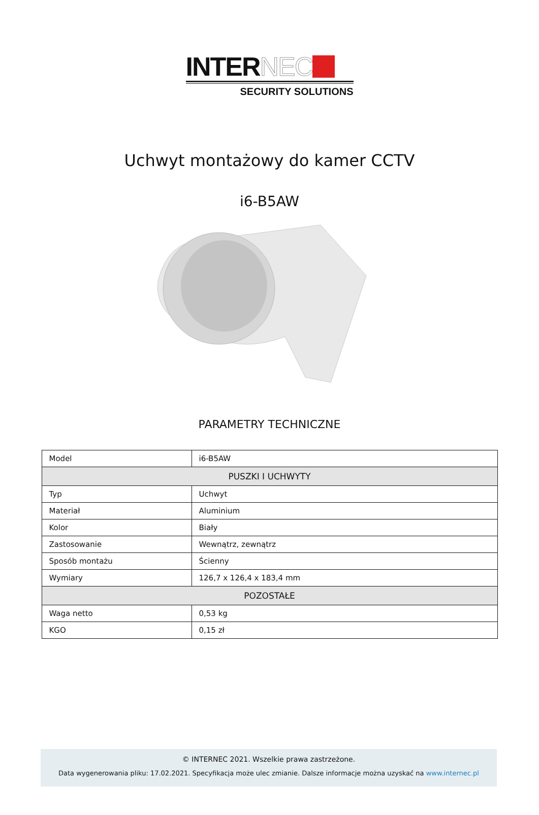INTERNEC
SECURITY SOLUTIONS
Uchwyt montażowy do kamer CCTV
i6-B5AW
PARAMETRY TECHNICZNE
| Model | i6-B5AW |
| PUSZKI I UCHWYTY | |
| Typ | Uchwyt |
| Materiał | Aluminium |
| Kolor | Biały |
| Zastosowanie | Wewnątrz, zewnątrz |
| Sposób montażu | Ścienny |
| Wymiary | 126,7 x 126,4 x 183,4 mm |
| POZOSTAŁE | |
| Waga netto | 0,53 kg |
| KGO | 0,15 zł |
© INTERNEC 2021. Wszelkie prawa zastrzeżone.
Data wygenerowania pliku: 17.02.2021. Specyfikacja może ulec zmianie. Dalsze informacje można uzyskać na www.internec.pl